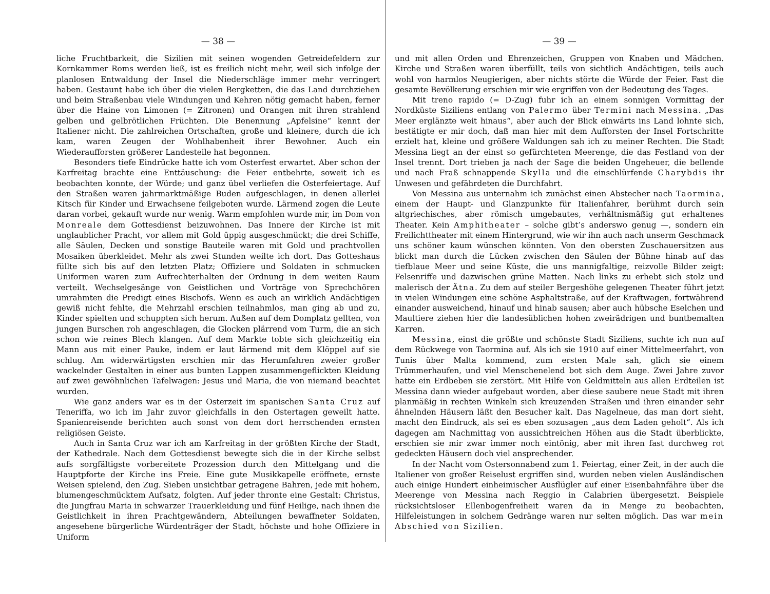— 38 —
liche Fruchtbarkeit, die Sizilien mit seinen wogenden Getreidefeldern zur Kornkammer Roms werden ließ, ist es freilich nicht mehr, weil sich infolge der planlosen Entwaldung der Insel die Niederschläge immer mehr verringert haben. Gestaunt habe ich über die vielen Bergketten, die das Land durchziehen und beim Straßenbau viele Windungen und Kehren nötig gemacht haben, ferner über die Haine von Limonen (= Zitronen) und Orangen mit ihren strahlend gelben und gelbrötlichen Früchten. Die Benennung „Apfelsine“ kennt der Italiener nicht. Die zahlreichen Ortschaften, große und kleinere, durch die ich kam, waren Zeugen der Wohlhabenheit ihrer Bewohner. Auch ein Wiederaufforsten größerer Landesteile hat begonnen.
Besonders tiefe Eindrücke hatte ich vom Osterfest erwartet. Aber schon der Karfreitag brachte eine Enttäuschung: die Feier entbehrte, soweit ich es beobachten konnte, der Würde; und ganz übel verliefen die Osterfeiertage. Auf den Straßen waren jahrmarktmäßige Buden aufgeschlagen, in denen allerlei Kitsch für Kinder und Erwachsene feilgeboten wurde. Lärmend zogen die Leute daran vorbei, gekauft wurde nur wenig. Warm empfohlen wurde mir, im Dom von Monreale dem Gottesdienst beizuwohnen. Das Innere der Kirche ist mit unglaublicher Pracht, vor allem mit Gold üppig ausgeschmückt; die drei Schiffe, alle Säulen, Decken und sonstige Bauteile waren mit Gold und prachtvollen Mosaiken überkleidet. Mehr als zwei Stunden weilte ich dort. Das Gotteshaus füllte sich bis auf den letzten Platz; Offiziere und Soldaten in schmucken Uniformen waren zum Aufrechterhalten der Ordnung in dem weiten Raum verteilt. Wechselgesänge von Geistlichen und Vorträge von Sprechchören umrahmten die Predigt eines Bischofs. Wenn es auch an wirklich Andächtigen gewiß nicht fehlte, die Mehrzahl erschien teilnahmlos, man ging ab und zu, Kinder spielten und schuppten sich herum. Außen auf dem Domplatz gellten, von jungen Burschen roh angeschlagen, die Glocken plärrend vom Turm, die an sich schon wie reines Blech klangen. Auf dem Markte tobte sich gleichzeitig ein Mann aus mit einer Pauke, indem er laut lärmend mit dem Klöppel auf sie schlug. Am widerwärtigsten erschien mir das Herumfahren zweier großer wackelnder Gestalten in einer aus bunten Lappen zusammengeflickten Kleidung auf zwei gewöhnlichen Tafelwagen: Jesus und Maria, die von niemand beachtet wurden.
Wie ganz anders war es in der Osterzeit im spanischen Santa Cruz auf Teneriffa, wo ich im Jahr zuvor gleichfalls in den Ostertagen geweilt hatte. Spanienreisende berichten auch sonst von dem dort herrschenden ernsten religiösen Geiste.
Auch in Santa Cruz war ich am Karfreitag in der größten Kirche der Stadt, der Kathedrale. Nach dem Gottesdienst bewegte sich die in der Kirche selbst aufs sorgfältigste vorbereitete Prozession durch den Mittelgang und die Hauptpforte der Kirche ins Freie. Eine gute Musikkapelle eröffnete, ernste Weisen spielend, den Zug. Sieben unsichtbar getragene Bahren, jede mit hohem, blumengeschmücktem Aufsatz, folgten. Auf jeder thronte eine Gestalt: Christus, die Jungfrau Maria in schwarzer Trauerkleidung und fünf Heilige, nach ihnen die Geistlichkeit in ihren Prachtgewändern, Abteilungen bewaffneter Soldaten, angesehene bürgerliche Würdenträger der Stadt, höchste und hohe Offiziere in Uniform
— 39 —
und mit allen Orden und Ehrenzeichen, Gruppen von Knaben und Mädchen. Kirche und Straßen waren überfüllt, teils von sichtlich Andächtigen, teils auch wohl von harmlos Neugierigen, aber nichts störte die Würde der Feier. Fast die gesamte Bevölkerung erschien mir wie ergriffen von der Bedeutung des Tages.
Mit treno rapido (= D-Zug) fuhr ich an einem sonnigen Vormittag der Nordküste Siziliens entlang von Palermo über Termini nach Messina. „Das Meer erglänzte weit hinaus“, aber auch der Blick einwärts ins Land lohnte sich, bestätigte er mir doch, daß man hier mit dem Aufforsten der Insel Fortschritte erzielt hat, kleine und größere Waldungen sah ich zu meiner Rechten. Die Stadt Messina liegt an der einst so gefürchteten Meerenge, die das Festland von der Insel trennt. Dort trieben ja nach der Sage die beiden Ungeheuer, die bellende und nach Fraß schnappende Skylla und die einschlürfende Charybdis ihr Unwesen und gefährdeten die Durchfahrt.
Von Messina aus unternahm ich zunächst einen Abstecher nach Taormina, einem der Haupt- und Glanzpunkte für Italienfahrer, berühmt durch sein altgriechisches, aber römisch umgebautes, verhältnismäßig gut erhaltenes Theater. Kein Amphitheater – solche gibt’s anderswo genug —, sondern ein Freilichttheater mit einem Hintergrund, wie wir ihn auch nach unserm Geschmack uns schöner kaum wünschen könnten. Von den obersten Zuschauersitzen aus blickt man durch die Lücken zwischen den Säulen der Bühne hinab auf das tiefblaue Meer und seine Küste, die uns mannigfaltige, reizvolle Bilder zeigt: Felsenriffe und dazwischen grüne Matten. Nach links zu erhebt sich stolz und malerisch der Ätna. Zu dem auf steiler Bergeshöhe gelegenen Theater führt jetzt in vielen Windungen eine schöne Asphaltstraße, auf der Kraftwagen, fortwährend einander ausweichend, hinauf und hinab sausen; aber auch hübsche Eselchen und Maultiere ziehen hier die landesüblichen hohen zweirädrigen und buntbemalten Karren.
Messina, einst die größte und schönste Stadt Siziliens, suchte ich nun auf dem Rückwege von Taormina auf. Als ich sie 1910 auf einer Mittelmeerfahrt, von Tunis über Malta kommend, zum ersten Male sah, glich sie einem Trümmerhaufen, und viel Menschenelend bot sich dem Auge. Zwei Jahre zuvor hatte ein Erdbeben sie zerstört. Mit Hilfe von Geldmitteln aus allen Erdteilen ist Messina dann wieder aufgebaut worden, aber diese saubere neue Stadt mit ihren planmäßig in rechten Winkeln sich kreuzenden Straßen und ihren einander sehr ähnelnden Häusern läßt den Besucher kalt. Das Nagelneue, das man dort sieht, macht den Eindruck, als sei es eben sozusagen „aus dem Laden geholt“. Als ich dagegen am Nachmittag von aussichtreichen Höhen aus die Stadt überblickte, erschien sie mir zwar immer noch eintönig, aber mit ihren fast durchweg rot gedeckten Häusern doch viel ansprechender.
In der Nacht vom Ostersonnabend zum 1. Feiertag, einer Zeit, in der auch die Italiener von großer Reiselust ergriffen sind, wurden neben vielen Ausländischen auch einige Hundert einheimischer Ausflügler auf einer Eisenbahnfähre über die Meerenge von Messina nach Reggio in Calabrien übergesetzt. Beispiele rücksichtsloser Ellenbogenfreiheit waren da in Menge zu beobachten, Hilfeleistungen in solchem Gedränge waren nur selten möglich. Das war mein Abschied von Sizilien.